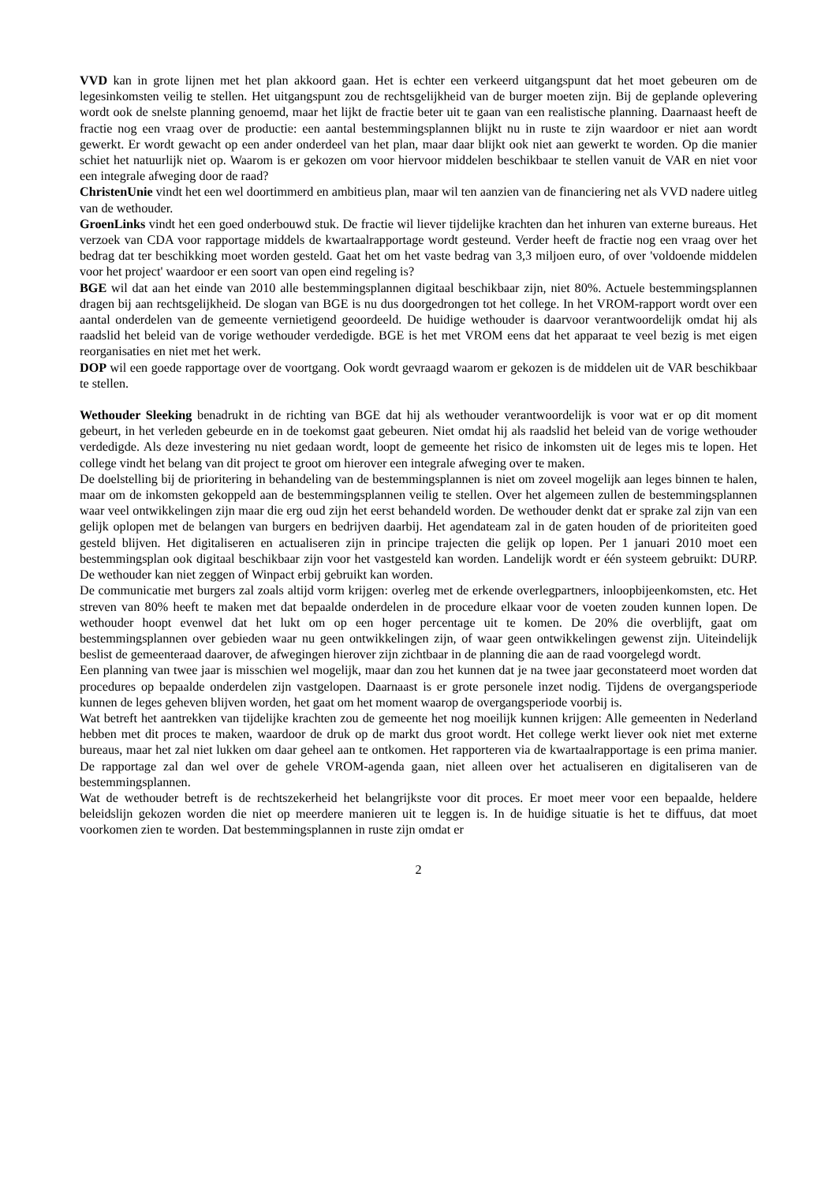VVD kan in grote lijnen met het plan akkoord gaan. Het is echter een verkeerd uitgangspunt dat het moet gebeuren om de legesinkomsten veilig te stellen. Het uitgangspunt zou de rechtsgelijkheid van de burger moeten zijn. Bij de geplande oplevering wordt ook de snelste planning genoemd, maar het lijkt de fractie beter uit te gaan van een realistische planning. Daarnaast heeft de fractie nog een vraag over de productie: een aantal bestemmingsplannen blijkt nu in ruste te zijn waardoor er niet aan wordt gewerkt. Er wordt gewacht op een ander onderdeel van het plan, maar daar blijkt ook niet aan gewerkt te worden. Op die manier schiet het natuurlijk niet op. Waarom is er gekozen om voor hiervoor middelen beschikbaar te stellen vanuit de VAR en niet voor een integrale afweging door de raad?
ChristenUnie vindt het een wel doortimmerd en ambitieus plan, maar wil ten aanzien van de financiering net als VVD nadere uitleg van de wethouder.
GroenLinks vindt het een goed onderbouwd stuk. De fractie wil liever tijdelijke krachten dan het inhuren van externe bureaus. Het verzoek van CDA voor rapportage middels de kwartaalrapportage wordt gesteund. Verder heeft de fractie nog een vraag over het bedrag dat ter beschikking moet worden gesteld. Gaat het om het vaste bedrag van 3,3 miljoen euro, of over 'voldoende middelen voor het project' waardoor er een soort van open eind regeling is?
BGE wil dat aan het einde van 2010 alle bestemmingsplannen digitaal beschikbaar zijn, niet 80%. Actuele bestemmingsplannen dragen bij aan rechtsgelijkheid. De slogan van BGE is nu dus doorgedrongen tot het college. In het VROM-rapport wordt over een aantal onderdelen van de gemeente vernietigend geoordeeld. De huidige wethouder is daarvoor verantwoordelijk omdat hij als raadslid het beleid van de vorige wethouder verdedigde. BGE is het met VROM eens dat het apparaat te veel bezig is met eigen reorganisaties en niet met het werk.
DOP wil een goede rapportage over de voortgang. Ook wordt gevraagd waarom er gekozen is de middelen uit de VAR beschikbaar te stellen.
Wethouder Sleeking benadrukt in de richting van BGE dat hij als wethouder verantwoordelijk is voor wat er op dit moment gebeurt, in het verleden gebeurde en in de toekomst gaat gebeuren. Niet omdat hij als raadslid het beleid van de vorige wethouder verdedigde. Als deze investering nu niet gedaan wordt, loopt de gemeente het risico de inkomsten uit de leges mis te lopen. Het college vindt het belang van dit project te groot om hierover een integrale afweging over te maken.
De doelstelling bij de prioritering in behandeling van de bestemmingsplannen is niet om zoveel mogelijk aan leges binnen te halen, maar om de inkomsten gekoppeld aan de bestemmingsplannen veilig te stellen. Over het algemeen zullen de bestemmingsplannen waar veel ontwikkelingen zijn maar die erg oud zijn het eerst behandeld worden. De wethouder denkt dat er sprake zal zijn van een gelijk oplopen met de belangen van burgers en bedrijven daarbij. Het agendateam zal in de gaten houden of de prioriteiten goed gesteld blijven. Het digitaliseren en actualiseren zijn in principe trajecten die gelijk op lopen. Per 1 januari 2010 moet een bestemmingsplan ook digitaal beschikbaar zijn voor het vastgesteld kan worden. Landelijk wordt er één systeem gebruikt: DURP. De wethouder kan niet zeggen of Winpact erbij gebruikt kan worden.
De communicatie met burgers zal zoals altijd vorm krijgen: overleg met de erkende overlegpartners, inloopbijeenkomsten, etc. Het streven van 80% heeft te maken met dat bepaalde onderdelen in de procedure elkaar voor de voeten zouden kunnen lopen. De wethouder hoopt evenwel dat het lukt om op een hoger percentage uit te komen. De 20% die overblijft, gaat om bestemmingsplannen over gebieden waar nu geen ontwikkelingen zijn, of waar geen ontwikkelingen gewenst zijn. Uiteindelijk beslist de gemeenteraad daarover, de afwegingen hierover zijn zichtbaar in de planning die aan de raad voorgelegd wordt.
Een planning van twee jaar is misschien wel mogelijk, maar dan zou het kunnen dat je na twee jaar geconstateerd moet worden dat procedures op bepaalde onderdelen zijn vastgelopen. Daarnaast is er grote personele inzet nodig. Tijdens de overgangsperiode kunnen de leges geheven blijven worden, het gaat om het moment waarop de overgangsperiode voorbij is.
Wat betreft het aantrekken van tijdelijke krachten zou de gemeente het nog moeilijk kunnen krijgen: Alle gemeenten in Nederland hebben met dit proces te maken, waardoor de druk op de markt dus groot wordt. Het college werkt liever ook niet met externe bureaus, maar het zal niet lukken om daar geheel aan te ontkomen. Het rapporteren via de kwartaalrapportage is een prima manier. De rapportage zal dan wel over de gehele VROM-agenda gaan, niet alleen over het actualiseren en digitaliseren van de bestemmingsplannen.
Wat de wethouder betreft is de rechtszekerheid het belangrijkste voor dit proces. Er moet meer voor een bepaalde, heldere beleidslijn gekozen worden die niet op meerdere manieren uit te leggen is. In de huidige situatie is het te diffuus, dat moet voorkomen zien te worden. Dat bestemmingsplannen in ruste zijn omdat er
2